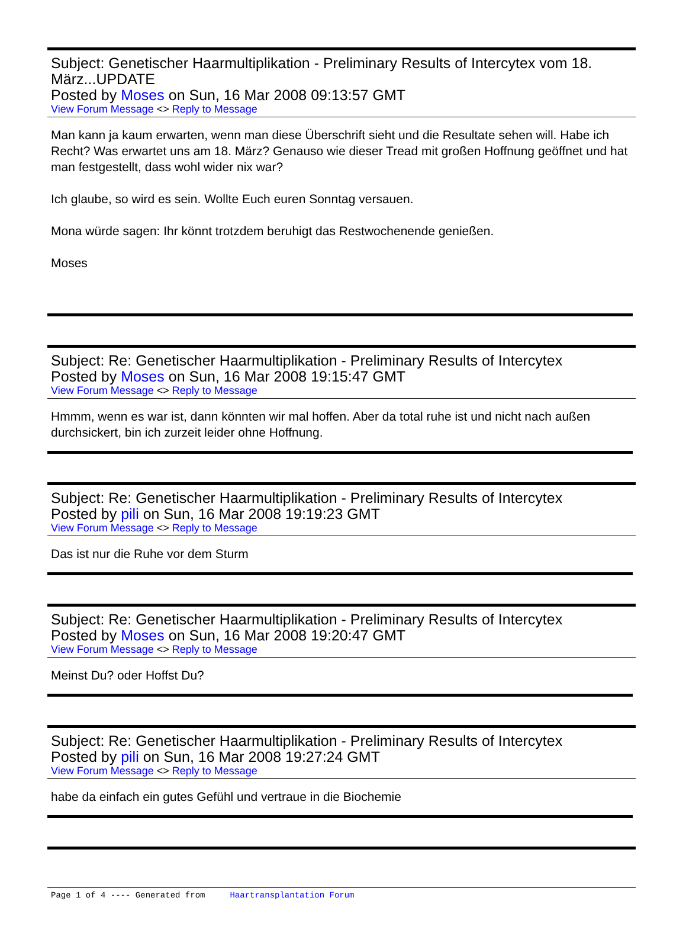Subject: Genetischer Haarmultiplikation - Preliminary Results of Intercytex vom 18. März...UPDATE
Posted by Moses on Sun, 16 Mar 2008 09:13:57 GMT
View Forum Message <> Reply to Message
Man kann ja kaum erwarten, wenn man diese Überschrift sieht und die Resultate sehen will. Habe ich Recht? Was erwartet uns am 18. März? Genauso wie dieser Tread mit großen Hoffnung geöffnet und hat man festgestellt, dass wohl wider nix war?
Ich glaube, so wird es sein. Wollte Euch euren Sonntag versauen.
Mona würde sagen: Ihr könnt trotzdem beruhigt das Restwochenende genießen.
Moses
Subject: Re: Genetischer Haarmultiplikation - Preliminary Results of Intercytex
Posted by Moses on Sun, 16 Mar 2008 19:15:47 GMT
View Forum Message <> Reply to Message
Hmmm, wenn es war ist, dann könnten wir mal hoffen. Aber da total ruhe ist und nicht nach außen durchsickert, bin ich zurzeit leider ohne Hoffnung.
Subject: Re: Genetischer Haarmultiplikation - Preliminary Results of Intercytex
Posted by pili on Sun, 16 Mar 2008 19:19:23 GMT
View Forum Message <> Reply to Message
Das ist nur die Ruhe vor dem Sturm
Subject: Re: Genetischer Haarmultiplikation - Preliminary Results of Intercytex
Posted by Moses on Sun, 16 Mar 2008 19:20:47 GMT
View Forum Message <> Reply to Message
Meinst Du? oder Hoffst Du?
Subject: Re: Genetischer Haarmultiplikation - Preliminary Results of Intercytex
Posted by pili on Sun, 16 Mar 2008 19:27:24 GMT
View Forum Message <> Reply to Message
habe da einfach ein gutes Gefühl und vertraue in die Biochemie
Page 1 of 4 ---- Generated from Haartransplantation Forum